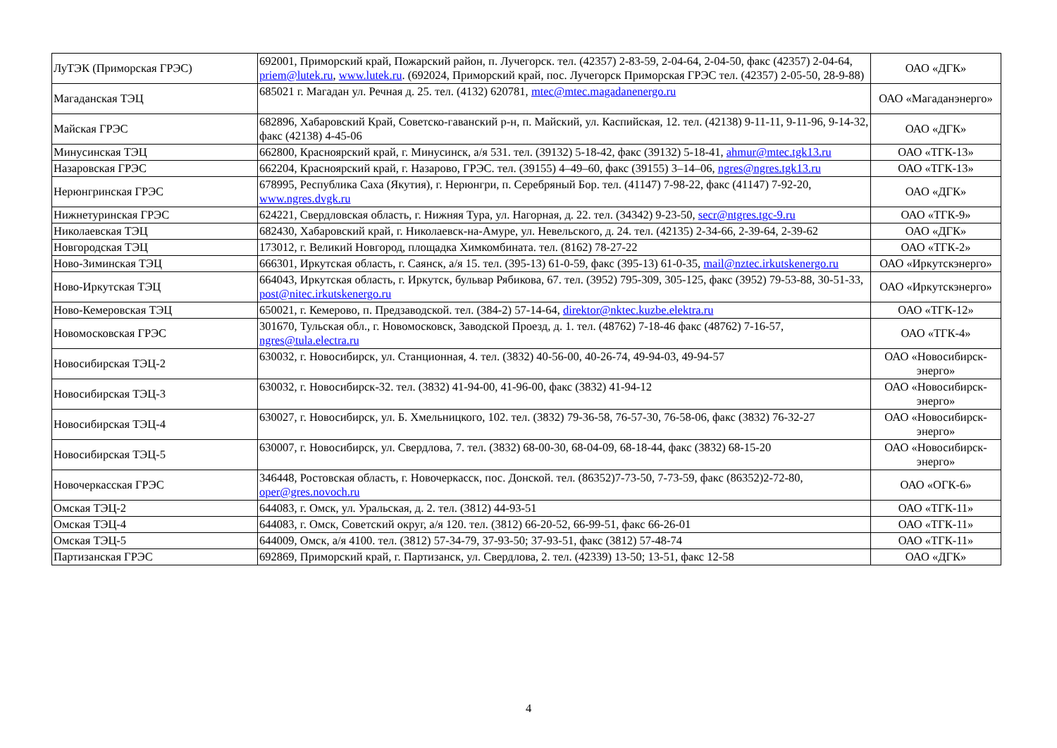| ЛуТЭК (Приморская ГРЭС) | 692001, Приморский край, Пожарский район, п. Лучегорск. тел. (42357) 2-83-59, 2-04-64, 2-04-50, факс (42357) 2-04-64, priem@lutek.ru , www.lutek.ru . (692024, Приморский край, пос. Лучегорск Приморская ГРЭС тел. (42357) 2-05-50, 28-9-88) | ОАО «ДГК» |
| Магаданская ТЭЦ | 685021 г. Магадан ул. Речная д. 25. тел. (4132) 620781, mtec@mtec.magadanenergo.ru | ОАО «Магаданэнерго» |
| Майская ГРЭС | 682896, Хабаровский Край, Советско-гаванский р-н, п. Майский, ул. Каспийская, 12. тел. (42138) 9-11-11, 9-11-96, 9-14-32, факс (42138) 4-45-06 | ОАО «ДГК» |
| Минусинская ТЭЦ | 662800, Красноярский край, г. Минусинск, а/я 531. тел. (39132) 5-18-42, факс (39132) 5-18-41, ahmur@mtec.tgk13.ru | ОАО «ТГК-13» |
| Назаровская ГРЭС | 662204, Красноярский край, г. Назарово, ГРЭС. тел. (39155) 4–49–60, факс (39155) 3–14–06, ngres@ngres.tgk13.ru | ОАО «ТГК-13» |
| Нерюнгринская ГРЭС | 678995, Республика Саха (Якутия), г. Нерюнгри, п. Серебряный Бор. тел. (41147) 7-98-22, факс (41147) 7-92-20, www.ngres.dvgk.ru | ОАО «ДГК» |
| Нижнетуринская ГРЭС | 624221, Свердловская область, г. Нижняя Тура, ул. Нагорная, д. 22. тел. (34342) 9-23-50, secr@ntgres.tgc-9.ru | ОАО «ТГК-9» |
| Николаевская ТЭЦ | 682430, Хабаровский край, г. Николаевск-на-Амуре, ул. Невельского, д. 24. тел. (42135) 2-34-66, 2-39-64, 2-39-62 | ОАО «ДГК» |
| Новгородская ТЭЦ | 173012, г. Великий Новгород, площадка Химкомбината. тел. (8162) 78-27-22 | ОАО «ТГК-2» |
| Ново-Зиминская ТЭЦ | 666301, Иркутская область, г. Саянск, а/я 15. тел. (395-13) 61-0-59, факс (395-13) 61-0-35, mail@nztec.irkutskenergo.ru | ОАО «Иркутскэнерго» |
| Ново-Иркутская ТЭЦ | 664043, Иркутская область, г. Иркутск, бульвар Рябикова, 67. тел. (3952) 795-309, 305-125, факс (3952) 79-53-88, 30-51-33, post@nitec.irkutskenergo.ru | ОАО «Иркутскэнерго» |
| Ново-Кемеровская ТЭЦ | 650021, г. Кемерово, п. Предзаводской. тел. (384-2) 57-14-64, direktor@nktec.kuzbe.elektra.ru | ОАО «ТГК-12» |
| Новомосковская ГРЭС | 301670, Тульская обл., г. Новомосковск, Заводской Проезд, д. 1. тел. (48762) 7-18-46 факс (48762) 7-16-57, ngres@tula.electra.ru | ОАО «ТГК-4» |
| Новосибирская ТЭЦ-2 | 630032, г. Новосибирск, ул. Станционная, 4. тел. (3832) 40-56-00, 40-26-74, 49-94-03, 49-94-57 | ОАО «Новосибирск-энерго» |
| Новосибирская ТЭЦ-3 | 630032, г. Новосибирск-32. тел. (3832) 41-94-00, 41-96-00, факс (3832) 41-94-12 | ОАО «Новосибирск-энерго» |
| Новосибирская ТЭЦ-4 | 630027, г. Новосибирск, ул. Б. Хмельницкого, 102. тел. (3832) 79-36-58, 76-57-30, 76-58-06, факс (3832) 76-32-27 | ОАО «Новосибирск-энерго» |
| Новосибирская ТЭЦ-5 | 630007, г. Новосибирск, ул. Свердлова, 7. тел. (3832) 68-00-30, 68-04-09, 68-18-44, факс (3832) 68-15-20 | ОАО «Новосибирск-энерго» |
| Новочеркасская ГРЭС | 346448, Ростовская область, г. Новочеркасск, пос. Донской. тел. (86352)7-73-50, 7-73-59, факс (86352)2-72-80, oper@gres.novoch.ru | ОАО «ОГК-6» |
| Омская ТЭЦ-2 | 644083, г. Омск, ул. Уральская, д. 2. тел. (3812) 44-93-51 | ОАО «ТГК-11» |
| Омская ТЭЦ-4 | 644083, г. Омск, Советский округ, а/я 120. тел. (3812) 66-20-52, 66-99-51, факс 66-26-01 | ОАО «ТГК-11» |
| Омская ТЭЦ-5 | 644009, Омск, а/я 4100. тел. (3812) 57-34-79, 37-93-50; 37-93-51, факс (3812) 57-48-74 | ОАО «ТГК-11» |
| Партизанская ГРЭС | 692869, Приморский край, г. Партизанск, ул. Свердлова, 2. тел. (42339) 13-50; 13-51, факс 12-58 | ОАО «ДГК» |
4